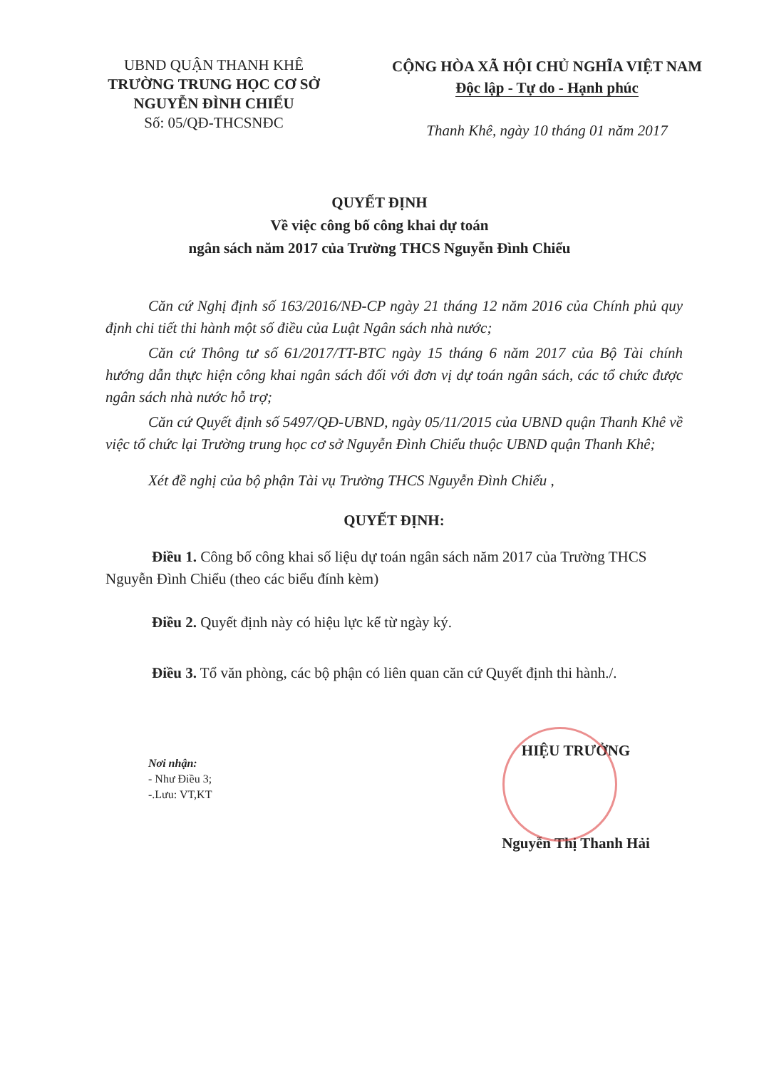UBND QUẬN THANH KHÊ
TRƯỜNG TRUNG HỌC CƠ SỞ
NGUYỄN ĐÌNH CHIỂU
Số: 05/QĐ-THCSNĐC
CỘNG HÒA XÃ HỘI CHỦ NGHĨA VIỆT NAM
Độc lập - Tự do - Hạnh phúc
Thanh Khê, ngày 10 tháng 01 năm 2017
QUYẾT ĐỊNH
Về việc công bố công khai dự toán
ngân sách năm 2017 của Trường THCS Nguyễn Đình Chiểu
Căn cứ Nghị định số 163/2016/NĐ-CP ngày 21 tháng 12 năm 2016 của Chính phủ quy định chi tiết thi hành một số điều của Luật Ngân sách nhà nước;
Căn cứ Thông tư số 61/2017/TT-BTC ngày 15 tháng 6 năm 2017 của Bộ Tài chính hướng dẫn thực hiện công khai ngân sách đối với đơn vị dự toán ngân sách, các tổ chức được ngân sách nhà nước hỗ trợ;
Căn cứ Quyết định số 5497/QĐ-UBND, ngày 05/11/2015 của UBND quận Thanh Khê về việc tổ chức lại Trường trung học cơ sở Nguyễn Đình Chiểu thuộc UBND quận Thanh Khê;
Xét đề nghị của bộ phận Tài vụ Trường THCS Nguyễn Đình Chiểu ,
QUYẾT ĐỊNH:
Điều 1. Công bố công khai số liệu dự toán ngân sách năm 2017 của Trường THCS Nguyễn Đình Chiểu (theo các biểu đính kèm)
Điều 2. Quyết định này có hiệu lực kể từ ngày ký.
Điều 3. Tổ văn phòng, các bộ phận có liên quan căn cứ Quyết định thi hành./.
Nơi nhận:
- Như Điều 3;
-.Lưu: VT,KT
HIỆU TRƯỞNG
Nguyễn Thị Thanh Hải